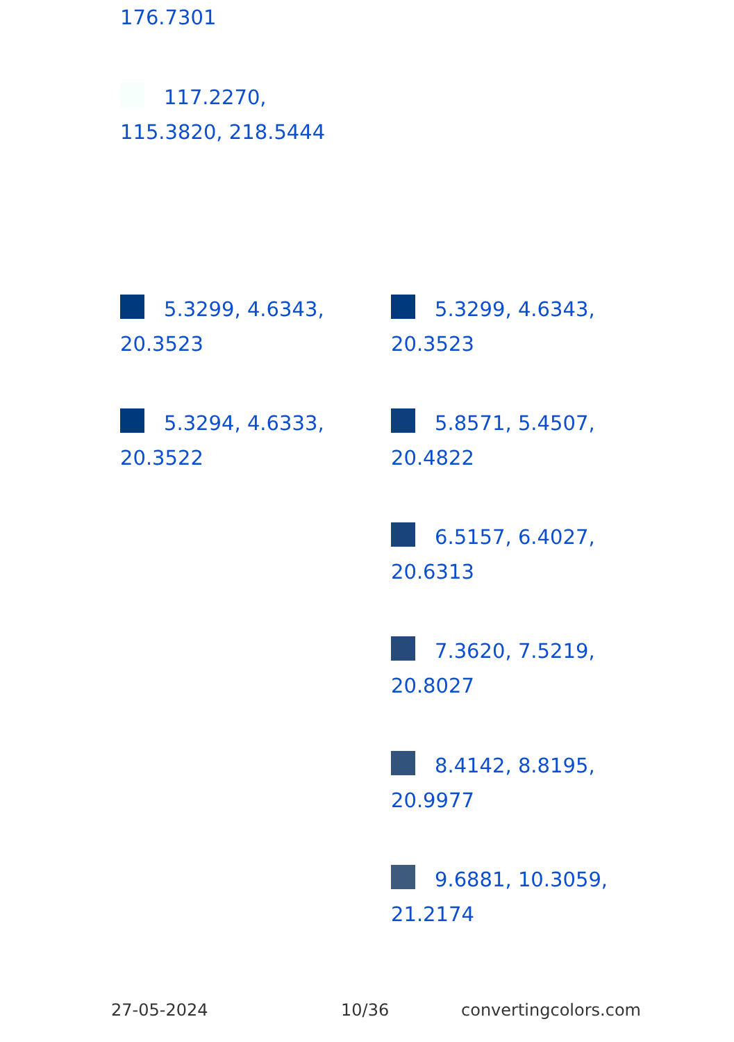176.7301
117.2270, 115.3820, 218.5444
5.3299, 4.6343, 20.3523
5.3299, 4.6343, 20.3523
5.3294, 4.6333, 20.3522
5.8571, 5.4507, 20.4822
6.5157, 6.4027, 20.6313
7.3620, 7.5219, 20.8027
8.4142, 8.8195, 20.9977
9.6881, 10.3059, 21.2174
27-05-2024 10/36 convertingcolors.com